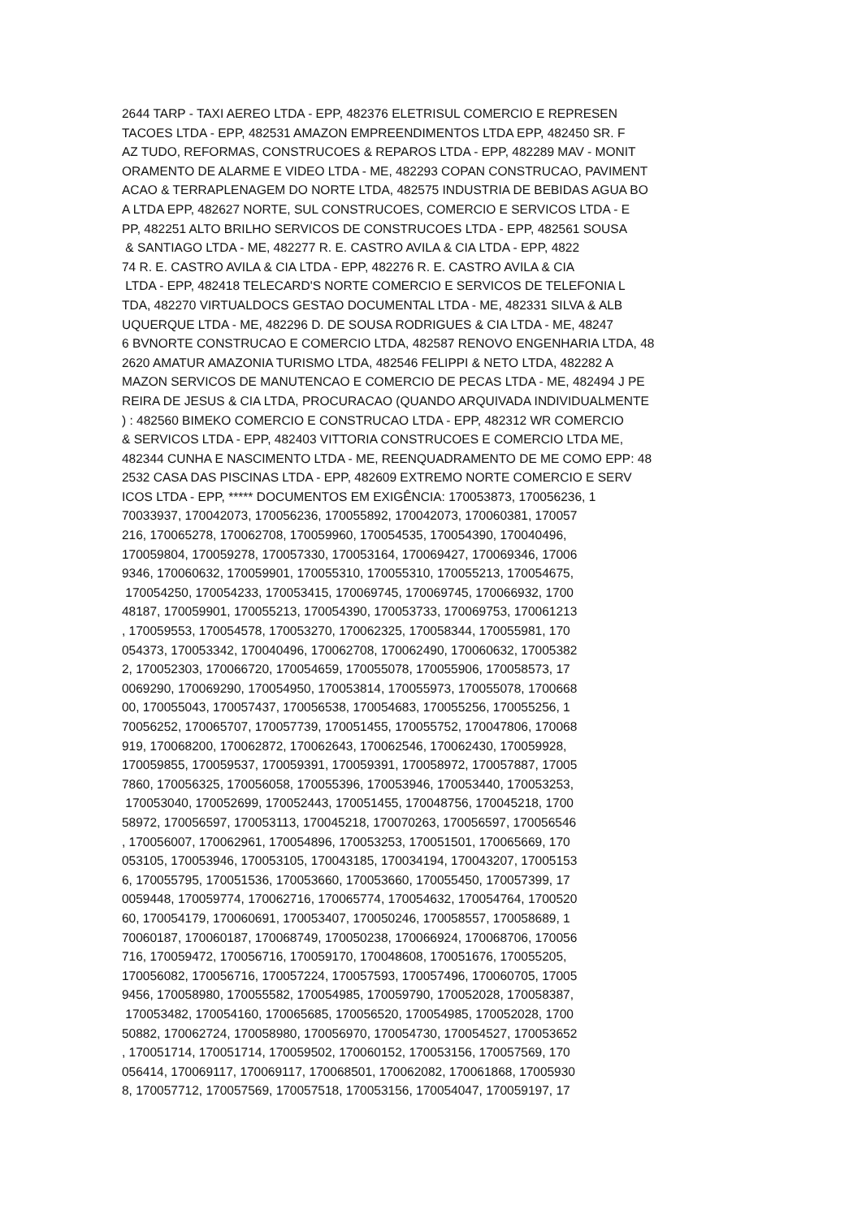2644 TARP - TAXI AEREO LTDA - EPP, 482376 ELETRISUL COMERCIO E REPRESEN TACOES LTDA - EPP, 482531 AMAZON EMPREENDIMENTOS LTDA EPP, 482450 SR. F AZ TUDO, REFORMAS, CONSTRUCOES & REPAROS LTDA - EPP, 482289 MAV - MONIT ORAMENTO DE ALARME E VIDEO LTDA - ME, 482293 COPAN CONSTRUCAO, PAVIMENT ACAO & TERRAPLENAGEM DO NORTE LTDA, 482575 INDUSTRIA DE BEBIDAS AGUA BO A LTDA EPP, 482627 NORTE, SUL CONSTRUCOES, COMERCIO E SERVICOS LTDA - E PP, 482251 ALTO BRILHO SERVICOS DE CONSTRUCOES LTDA - EPP, 482561 SOUSA & SANTIAGO LTDA - ME, 482277 R. E. CASTRO AVILA & CIA LTDA - EPP, 4822 74 R. E. CASTRO AVILA & CIA LTDA - EPP, 482276 R. E. CASTRO AVILA & CIA LTDA - EPP, 482418 TELECARD'S NORTE COMERCIO E SERVICOS DE TELEFONIA L TDA, 482270 VIRTUALDOCS GESTAO DOCUMENTAL LTDA - ME, 482331 SILVA & ALB UQUERQUE LTDA - ME, 482296 D. DE SOUSA RODRIGUES & CIA LTDA - ME, 48247 6 BVNORTE CONSTRUCAO E COMERCIO LTDA, 482587 RENOVO ENGENHARIA LTDA, 48 2620 AMATUR AMAZONIA TURISMO LTDA, 482546 FELIPPI & NETO LTDA, 482282 A MAZON SERVICOS DE MANUTENCAO E COMERCIO DE PECAS LTDA - ME, 482494 J PE REIRA DE JESUS & CIA LTDA, PROCURACAO (QUANDO ARQUIVADA INDIVIDUALMENTE ) : 482560 BIMEKO COMERCIO E CONSTRUCAO LTDA - EPP, 482312 WR COMERCIO & SERVICOS LTDA - EPP, 482403 VITTORIA CONSTRUCOES E COMERCIO LTDA ME, 482344 CUNHA E NASCIMENTO LTDA - ME, REENQUADRAMENTO DE ME COMO EPP: 48 2532 CASA DAS PISCINAS LTDA - EPP, 482609 EXTREMO NORTE COMERCIO E SERV ICOS LTDA - EPP, ***** DOCUMENTOS EM EXIGÊNCIA: 170053873, 170056236, 1 70033937, 170042073, 170056236, 170055892, 170042073, 170060381, 170057 216, 170065278, 170062708, 170059960, 170054535, 170054390, 170040496, 170059804, 170059278, 170057330, 170053164, 170069427, 170069346, 17006 9346, 170060632, 170059901, 170055310, 170055310, 170055213, 170054675, 170054250, 170054233, 170053415, 170069745, 170069745, 170066932, 1700 48187, 170059901, 170055213, 170054390, 170053733, 170069753, 170061213 , 170059553, 170054578, 170053270, 170062325, 170058344, 170055981, 170 054373, 170053342, 170040496, 170062708, 170062490, 170060632, 17005382 2, 170052303, 170066720, 170054659, 170055078, 170055906, 170058573, 17 0069290, 170069290, 170054950, 170053814, 170055973, 170055078, 1700668 00, 170055043, 170057437, 170056538, 170054683, 170055256, 170055256, 1 70056252, 170065707, 170057739, 170051455, 170055752, 170047806, 170068 919, 170068200, 170062872, 170062643, 170062546, 170062430, 170059928, 170059855, 170059537, 170059391, 170059391, 170058972, 170057887, 17005 7860, 170056325, 170056058, 170055396, 170053946, 170053440, 170053253, 170053040, 170052699, 170052443, 170051455, 170048756, 170045218, 1700 58972, 170056597, 170053113, 170045218, 170070263, 170056597, 170056546 , 170056007, 170062961, 170054896, 170053253, 170051501, 170065669, 170 053105, 170053946, 170053105, 170043185, 170034194, 170043207, 17005153 6, 170055795, 170051536, 170053660, 170053660, 170055450, 170057399, 17 0059448, 170059774, 170062716, 170065774, 170054632, 170054764, 1700520 60, 170054179, 170060691, 170053407, 170050246, 170058557, 170058689, 1 70060187, 170060187, 170068749, 170050238, 170066924, 170068706, 170056 716, 170059472, 170056716, 170059170, 170048608, 170051676, 170055205, 170056082, 170056716, 170057224, 170057593, 170057496, 170060705, 17005 9456, 170058980, 170055582, 170054985, 170059790, 170052028, 170058387, 170053482, 170054160, 170065685, 170056520, 170054985, 170052028, 1700 50882, 170062724, 170058980, 170056970, 170054730, 170054527, 170053652 , 170051714, 170051714, 170059502, 170060152, 170053156, 170057569, 170 056414, 170069117, 170069117, 170068501, 170062082, 170061868, 17005930 8, 170057712, 170057569, 170057518, 170053156, 170054047, 170059197, 17